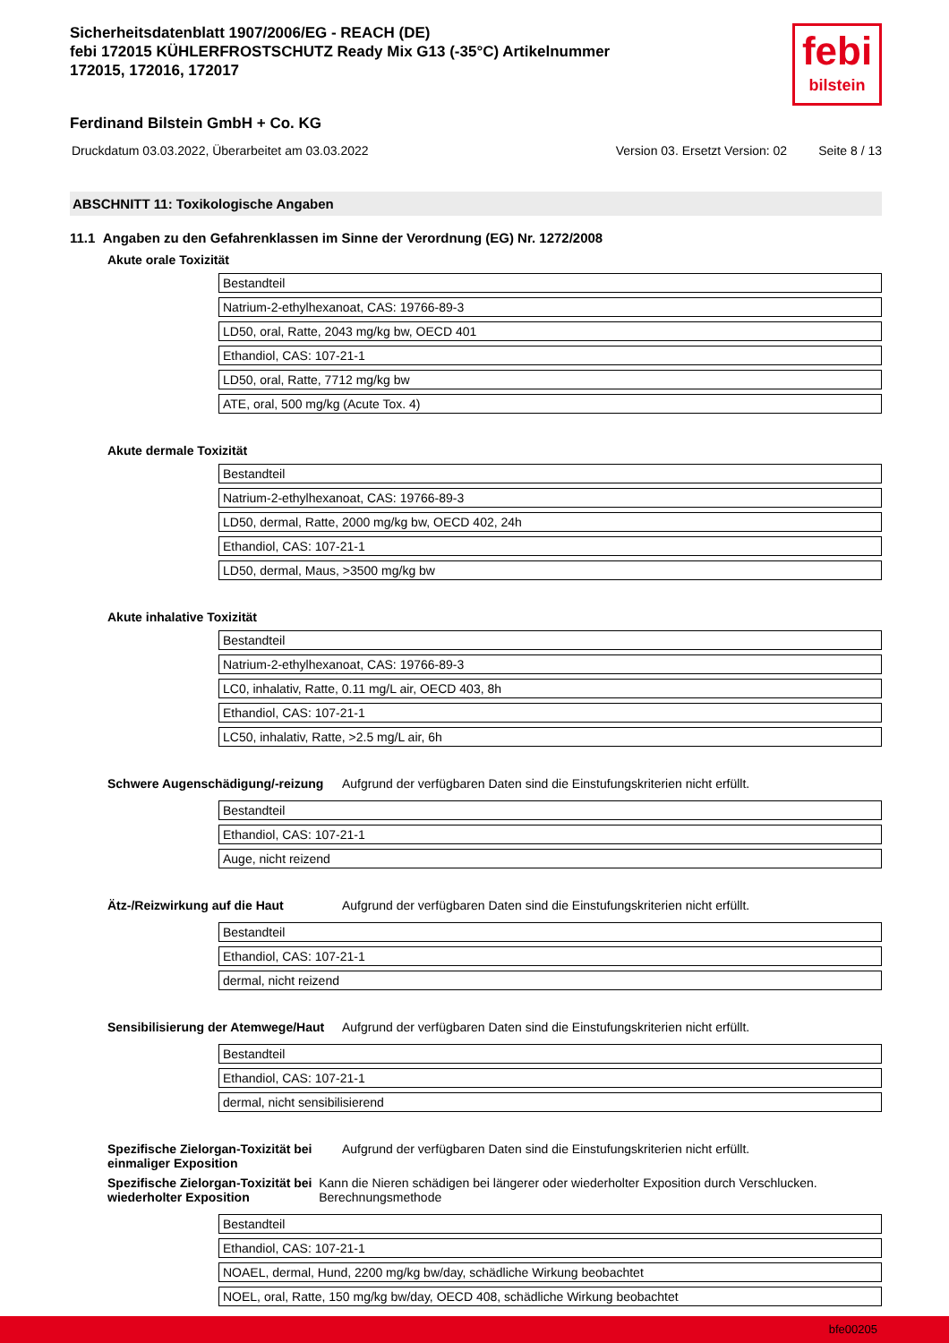Sicherheitsdatenblatt 1907/2006/EG - REACH (DE)
febi 172015 KÜHLERFROSTSCHUTZ Ready Mix G13 (-35°C) Artikelnummer
172015, 172016, 172017
Ferdinand Bilstein GmbH + Co. KG
febi
bilstein
Druckdatum 03.03.2022, Überarbeitet am 03.03.2022 Version 03. Ersetzt Version: 02 Seite 8 / 13
ABSCHNITT 11: Toxikologische Angaben
11.1 Angaben zu den Gefahrenklassen im Sinne der Verordnung (EG) Nr. 1272/2008
Akute orale Toxizität
| Bestandteil |
| Natrium-2-ethylhexanoat, CAS: 19766-89-3 |
| LD50, oral, Ratte, 2043 mg/kg bw, OECD 401 |
| Ethandiol, CAS: 107-21-1 |
| LD50, oral, Ratte, 7712 mg/kg bw |
| ATE, oral, 500 mg/kg (Acute Tox. 4) |
Akute dermale Toxizität
| Bestandteil |
| Natrium-2-ethylhexanoat, CAS: 19766-89-3 |
| LD50, dermal, Ratte, 2000 mg/kg bw, OECD 402, 24h |
| Ethandiol, CAS: 107-21-1 |
| LD50, dermal, Maus, >3500 mg/kg bw |
Akute inhalative Toxizität
| Bestandteil |
| Natrium-2-ethylhexanoat, CAS: 19766-89-3 |
| LC0, inhalativ, Ratte, 0.11 mg/L air, OECD 403, 8h |
| Ethandiol, CAS: 107-21-1 |
| LC50, inhalativ, Ratte, >2.5 mg/L air, 6h |
Schwere Augenschädigung/-reizung
Aufgrund der verfügbaren Daten sind die Einstufungskriterien nicht erfüllt.
| Bestandteil |
| Ethandiol, CAS: 107-21-1 |
| Auge, nicht reizend |
Ätz-/Reizwirkung auf die Haut Aufgrund der verfügbaren Daten sind die Einstufungskriterien nicht erfüllt.
| Bestandteil |
| Ethandiol, CAS: 107-21-1 |
| dermal, nicht reizend |
Sensibilisierung der Atemwege/Haut
Aufgrund der verfügbaren Daten sind die Einstufungskriterien nicht erfüllt.
| Bestandteil |
| Ethandiol, CAS: 107-21-1 |
| dermal, nicht sensibilisierend |
Spezifische Zielorgan-Toxizität bei einmaliger Exposition
Aufgrund der verfügbaren Daten sind die Einstufungskriterien nicht erfüllt.
Spezifische Zielorgan-Toxizität bei wiederholter Exposition
Kann die Nieren schädigen bei längerer oder wiederholter Exposition durch Verschlucken. Berechnungsmethode
| Bestandteil |
| Ethandiol, CAS: 107-21-1 |
| NOAEL, dermal, Hund, 2200 mg/kg bw/day, schädliche Wirkung beobachtet |
| NOEL, oral, Ratte, 150 mg/kg bw/day, OECD 408, schädliche Wirkung beobachtet |
bfe00205